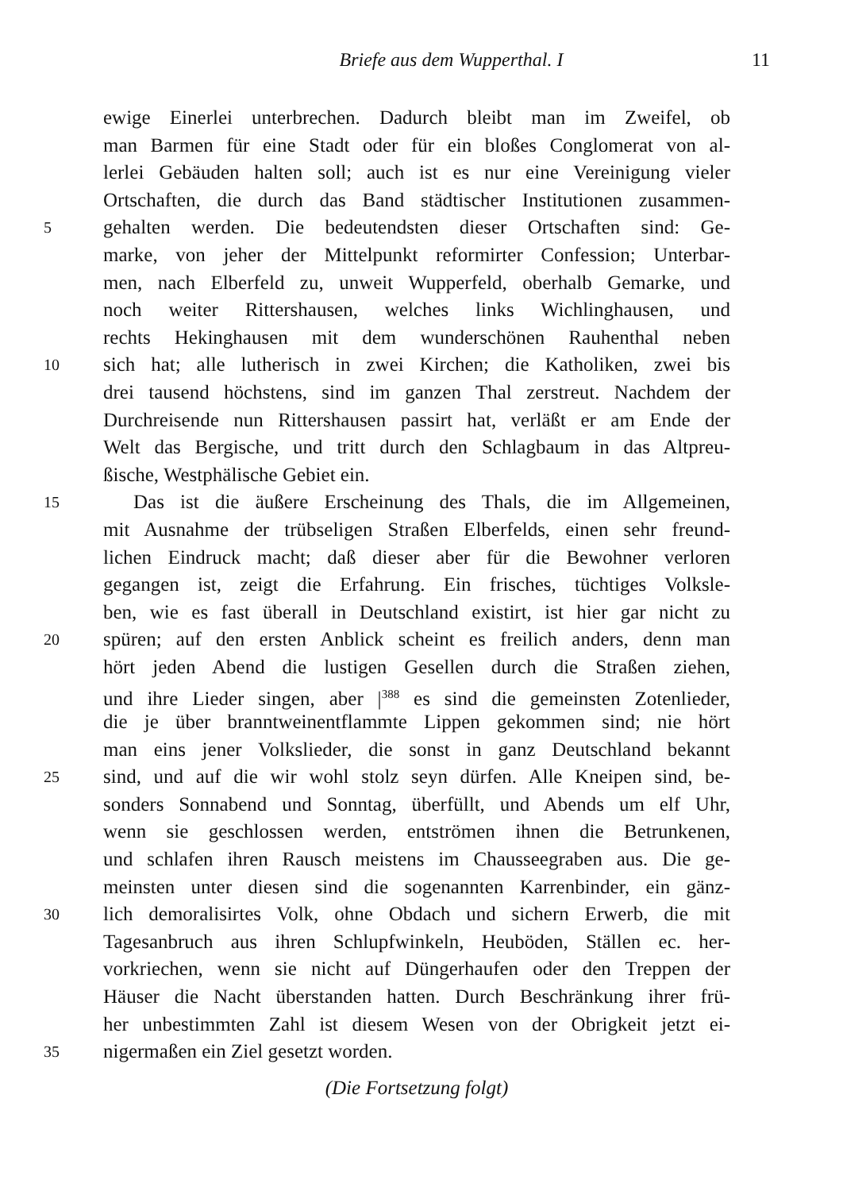Briefe aus dem Wupperthal. I 11
ewige Einerlei unterbrechen. Dadurch bleibt man im Zweifel, ob
man Barmen für eine Stadt oder für ein bloßes Conglomerat von al-
lerlei Gebäuden halten soll; auch ist es nur eine Vereinigung vieler
Ortschaften, die durch das Band städtischer Institutionen zusammen-
5 gehalten werden. Die bedeutendsten dieser Ortschaften sind: Ge-
marke, von jeher der Mittelpunkt reformirter Confession; Unterbar-
men, nach Elberfeld zu, unweit Wupperfeld, oberhalb Gemarke, und
noch weiter Rittershausen, welches links Wichlinghausen, und
rechts Hekinghausen mit dem wunderschönen Rauhenthal neben
10 sich hat; alle lutherisch in zwei Kirchen; die Katholiken, zwei bis
drei tausend höchstens, sind im ganzen Thal zerstreut. Nachdem der
Durchreisende nun Rittershausen passirt hat, verläßt er am Ende der
Welt das Bergische, und tritt durch den Schlagbaum in das Altpreu-
ßische, Westphälische Gebiet ein.
15 Das ist die äußere Erscheinung des Thals, die im Allgemeinen,
mit Ausnahme der trübseligen Straßen Elberfelds, einen sehr freund-
lichen Eindruck macht; daß dieser aber für die Bewohner verloren
gegangen ist, zeigt die Erfahrung. Ein frisches, tüchtiges Volksle-
ben, wie es fast überall in Deutschland existirt, ist hier gar nicht zu
20 spüren; auf den ersten Anblick scheint es freilich anders, denn man
hört jeden Abend die lustigen Gesellen durch die Straßen ziehen,
und ihre Lieder singen, aber |<sup>388</sup> es sind die gemeinsten Zotenlieder,
die je über branntweinentflammte Lippen gekommen sind; nie hört
man eins jener Volkslieder, die sonst in ganz Deutschland bekannt
25 sind, und auf die wir wohl stolz seyn dürfen. Alle Kneipen sind, be-
sonders Sonnabend und Sonntag, überfüllt, und Abends um elf Uhr,
wenn sie geschlossen werden, entströmen ihnen die Betrunkenen,
und schlafen ihren Rausch meistens im Chausseegraben aus. Die ge-
meinsten unter diesen sind die sogenannten Karrenbinder, ein gänz-
30 lich demoralisirtes Volk, ohne Obdach und sichern Erwerb, die mit
Tagesanbruch aus ihren Schlupfwinkeln, Heuböden, Ställen ec. her-
vorkriechen, wenn sie nicht auf Düngerhaufen oder den Treppen der
Häuser die Nacht überstanden hatten. Durch Beschränkung ihrer frü-
her unbestimmten Zahl ist diesem Wesen von der Obrigkeit jetzt ei-
35 nigermaßen ein Ziel gesetzt worden.
(Die Fortsetzung folgt)